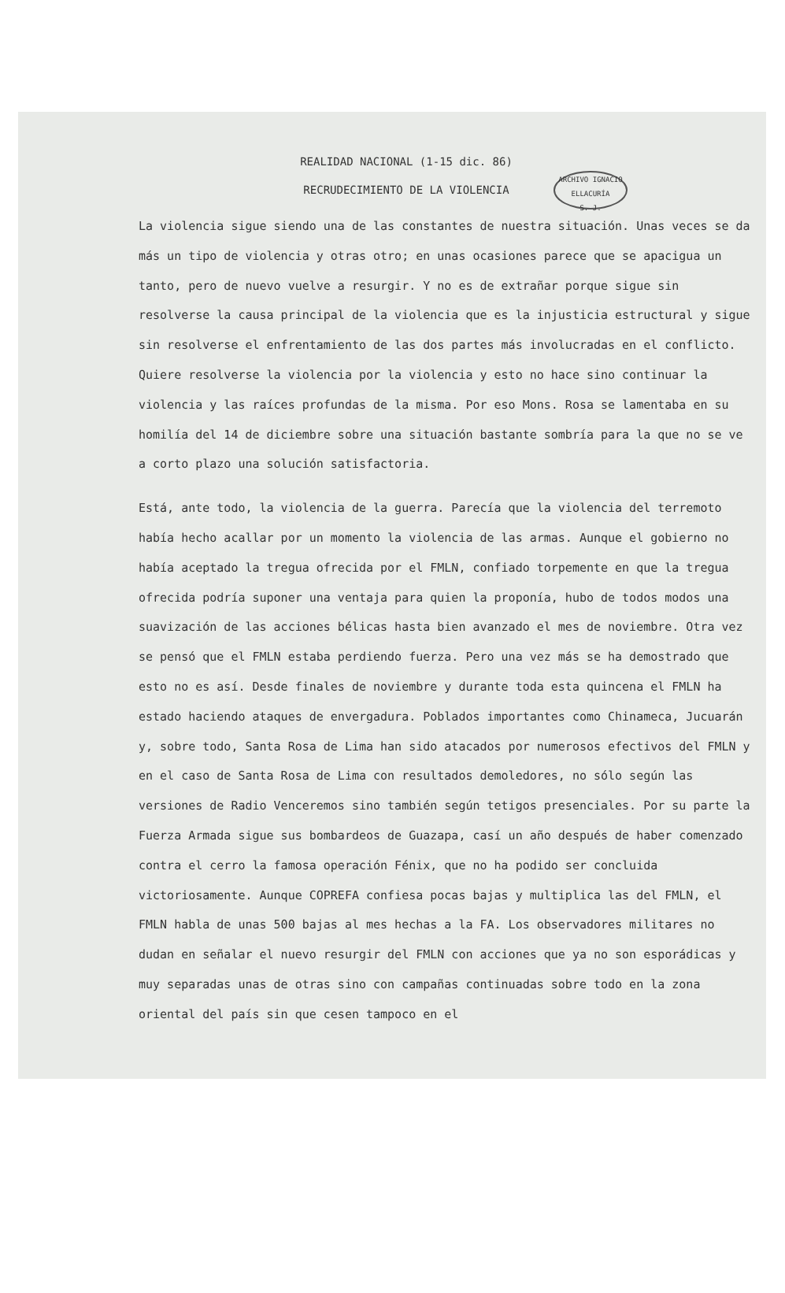ARCHIVO IGNACIO ELLACURÍA
S. J.
REALIDAD NACIONAL (1-15 dic. 86)
RECRUDECIMIENTO DE LA VIOLENCIA
La violencia sigue siendo una de las constantes de nuestra situación. Unas veces se da más un tipo de violencia y otras otro; en unas ocasiones parece que se apacigua un tanto, pero de nuevo vuelve a resurgir. Y no es de extrañar porque sigue sin resolverse la causa principal de la violencia que es la injusticia estructural y sigue sin resolverse el enfrentamiento de las dos partes más involucradas en el conflicto. Quiere resolverse la violencia por la violencia y esto no hace sino continuar la violencia y las raíces profundas de la misma. Por eso Mons. Rosa se lamentaba en su homilía del 14 de diciembre sobre una situación bastante sombría para la que no se ve a corto plazo una solución satisfactoria.
Está, ante todo, la violencia de la guerra. Parecía que la violencia del terremoto había hecho acallar por un momento la violencia de las armas. Aunque el gobierno no había aceptado la tregua ofrecida por el FMLN, confiado torpemente en que la tregua ofrecida podría suponer una ventaja para quien la proponía, hubo de todos modos una suavización de las acciones bélicas hasta bien avanzado el mes de noviembre. Otra vez se pensó que el FMLN estaba perdiendo fuerza. Pero una vez más se ha demostrado que esto no es así. Desde finales de noviembre y durante toda esta quincena el FMLN ha estado haciendo ataques de envergadura. Poblados importantes como Chinameca, Jucuarán y, sobre todo, Santa Rosa de Lima han sido atacados por numerosos efectivos del FMLN y en el caso de Santa Rosa de Lima con resultados demoledores, no sólo según las versiones de Radio Venceremos sino también según tetigos presenciales. Por su parte la Fuerza Armada sigue sus bombardeos de Guazapa, casí un año después de haber comenzado contra el cerro la famosa operación Fénix, que no ha podido ser concluida victoriosamente. Aunque COPREFA confiesa pocas bajas y multiplica las del FMLN, el FMLN habla de unas 500 bajas al mes hechas a la FA. Los observadores militares no dudan en señalar el nuevo resurgir del FMLN con acciones que ya no son esporádicas y muy separadas unas de otras sino con campañas continuadas sobre todo en la zona oriental del país sin que cesen tampoco en el